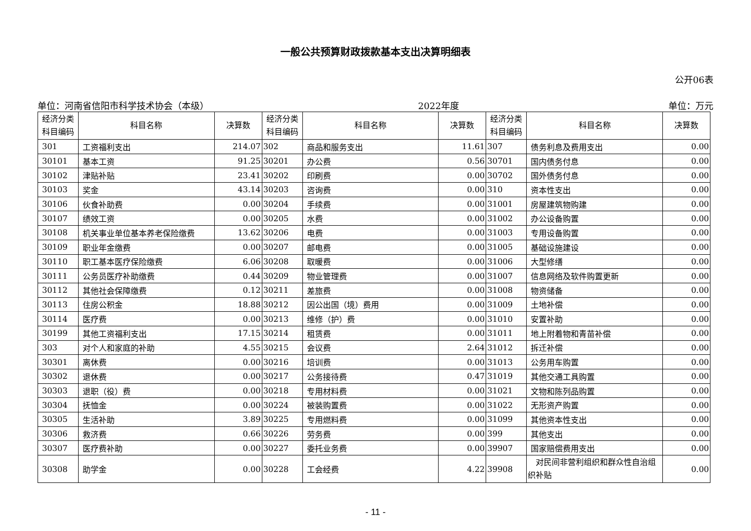一般公共预算财政拨款基本支出决算明细表
公开06表
单位：河南省信阳市科学技术协会（本级） 2022年度 单位：万元
| 经济分类 科目编码 | 科目名称 | 决算数 | 经济分类 科目编码 | 科目名称 | 决算数 | 经济分类 科目编码 | 科目名称 | 决算数 |
| --- | --- | --- | --- | --- | --- | --- | --- | --- |
| 301 | 工资福利支出 | 214.07 | 302 | 商品和服务支出 | 11.61 | 307 | 债务利息及费用支出 | 0.00 |
| 30101 | 基本工资 | 91.25 | 30201 | 办公费 | 0.56 | 30701 | 国内债务付息 | 0.00 |
| 30102 | 津贴补贴 | 23.41 | 30202 | 印刷费 | 0.00 | 30702 | 国外债务付息 | 0.00 |
| 30103 | 奖金 | 43.14 | 30203 | 咨询费 | 0.00 | 310 | 资本性支出 | 0.00 |
| 30106 | 伙食补助费 | 0.00 | 30204 | 手续费 | 0.00 | 31001 | 房屋建筑物购建 | 0.00 |
| 30107 | 绩效工资 | 0.00 | 30205 | 水费 | 0.00 | 31002 | 办公设备购置 | 0.00 |
| 30108 | 机关事业单位基本养老保险缴费 | 13.62 | 30206 | 电费 | 0.00 | 31003 | 专用设备购置 | 0.00 |
| 30109 | 职业年金缴费 | 0.00 | 30207 | 邮电费 | 0.00 | 31005 | 基础设施建设 | 0.00 |
| 30110 | 职工基本医疗保险缴费 | 6.06 | 30208 | 取暖费 | 0.00 | 31006 | 大型修缮 | 0.00 |
| 30111 | 公务员医疗补助缴费 | 0.44 | 30209 | 物业管理费 | 0.00 | 31007 | 信息网络及软件购置更新 | 0.00 |
| 30112 | 其他社会保障缴费 | 0.12 | 30211 | 差旅费 | 0.00 | 31008 | 物资储备 | 0.00 |
| 30113 | 住房公积金 | 18.88 | 30212 | 因公出国（境）费用 | 0.00 | 31009 | 土地补偿 | 0.00 |
| 30114 | 医疗费 | 0.00 | 30213 | 维修（护）费 | 0.00 | 31010 | 安置补助 | 0.00 |
| 30199 | 其他工资福利支出 | 17.15 | 30214 | 租赁费 | 0.00 | 31011 | 地上附着物和青苗补偿 | 0.00 |
| 303 | 对个人和家庭的补助 | 4.55 | 30215 | 会议费 | 2.64 | 31012 | 拆迁补偿 | 0.00 |
| 30301 | 离休费 | 0.00 | 30216 | 培训费 | 0.00 | 31013 | 公务用车购置 | 0.00 |
| 30302 | 退休费 | 0.00 | 30217 | 公务接待费 | 0.47 | 31019 | 其他交通工具购置 | 0.00 |
| 30303 | 退职（役）费 | 0.00 | 30218 | 专用材料费 | 0.00 | 31021 | 文物和陈列品购置 | 0.00 |
| 30304 | 抚恤金 | 0.00 | 30224 | 被装购置费 | 0.00 | 31022 | 无形资产购置 | 0.00 |
| 30305 | 生活补助 | 3.89 | 30225 | 专用燃料费 | 0.00 | 31099 | 其他资本性支出 | 0.00 |
| 30306 | 救济费 | 0.66 | 30226 | 劳务费 | 0.00 | 399 | 其他支出 | 0.00 |
| 30307 | 医疗费补助 | 0.00 | 30227 | 委托业务费 | 0.00 | 39907 | 国家赔偿费用支出 | 0.00 |
| 30308 | 助学金 | 0.00 | 30228 | 工会经费 | 4.22 | 39908 | 对民间非营利组织和群众性自治组织补贴 | 0.00 |
- 11 -